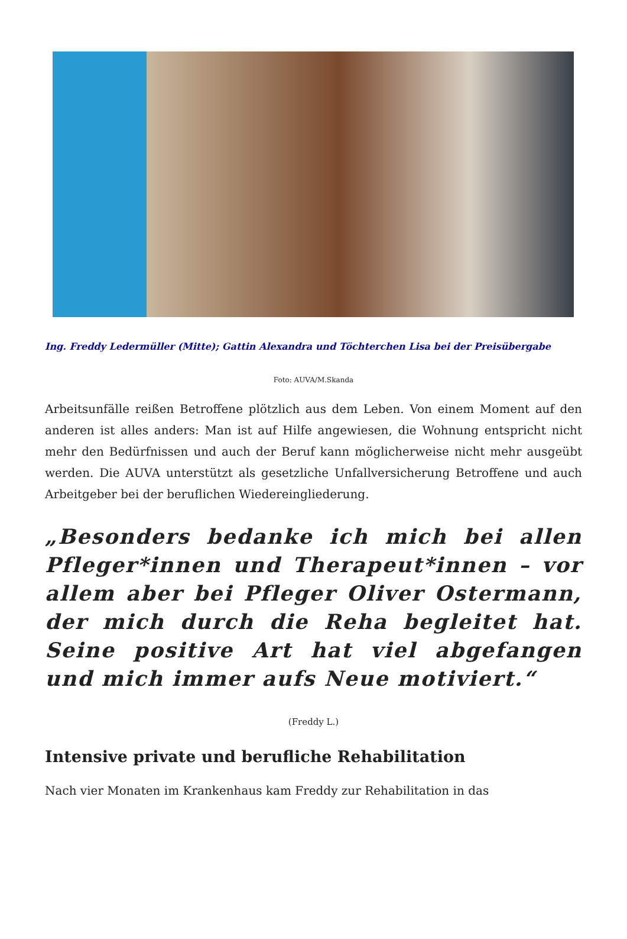Ing. Freddy Ledermüller (Mitte); Gattin Alexandra und Töchterchen Lisa bei der Preisübergabe
Foto: AUVA/M.Skanda
Arbeitsunfälle reißen Betroffene plötzlich aus dem Leben. Von einem Moment auf den anderen ist alles anders: Man ist auf Hilfe angewiesen, die Wohnung entspricht nicht mehr den Bedürfnissen und auch der Beruf kann möglicherweise nicht mehr ausgeübt werden. Die AUVA unterstützt als gesetzliche Unfallversicherung Betroffene und auch Arbeitgeber bei der beruflichen Wiedereingliederung.
„Besonders bedanke ich mich bei allen Pfleger*innen und Therapeut*innen – vor allem aber bei Pfleger Oliver Ostermann, der mich durch die Reha begleitet hat. Seine positive Art hat viel abgefangen und mich immer aufs Neue motiviert.“
(Freddy L.)
Intensive private und berufliche Rehabilitation
Nach vier Monaten im Krankenhaus kam Freddy zur Rehabilitation in das